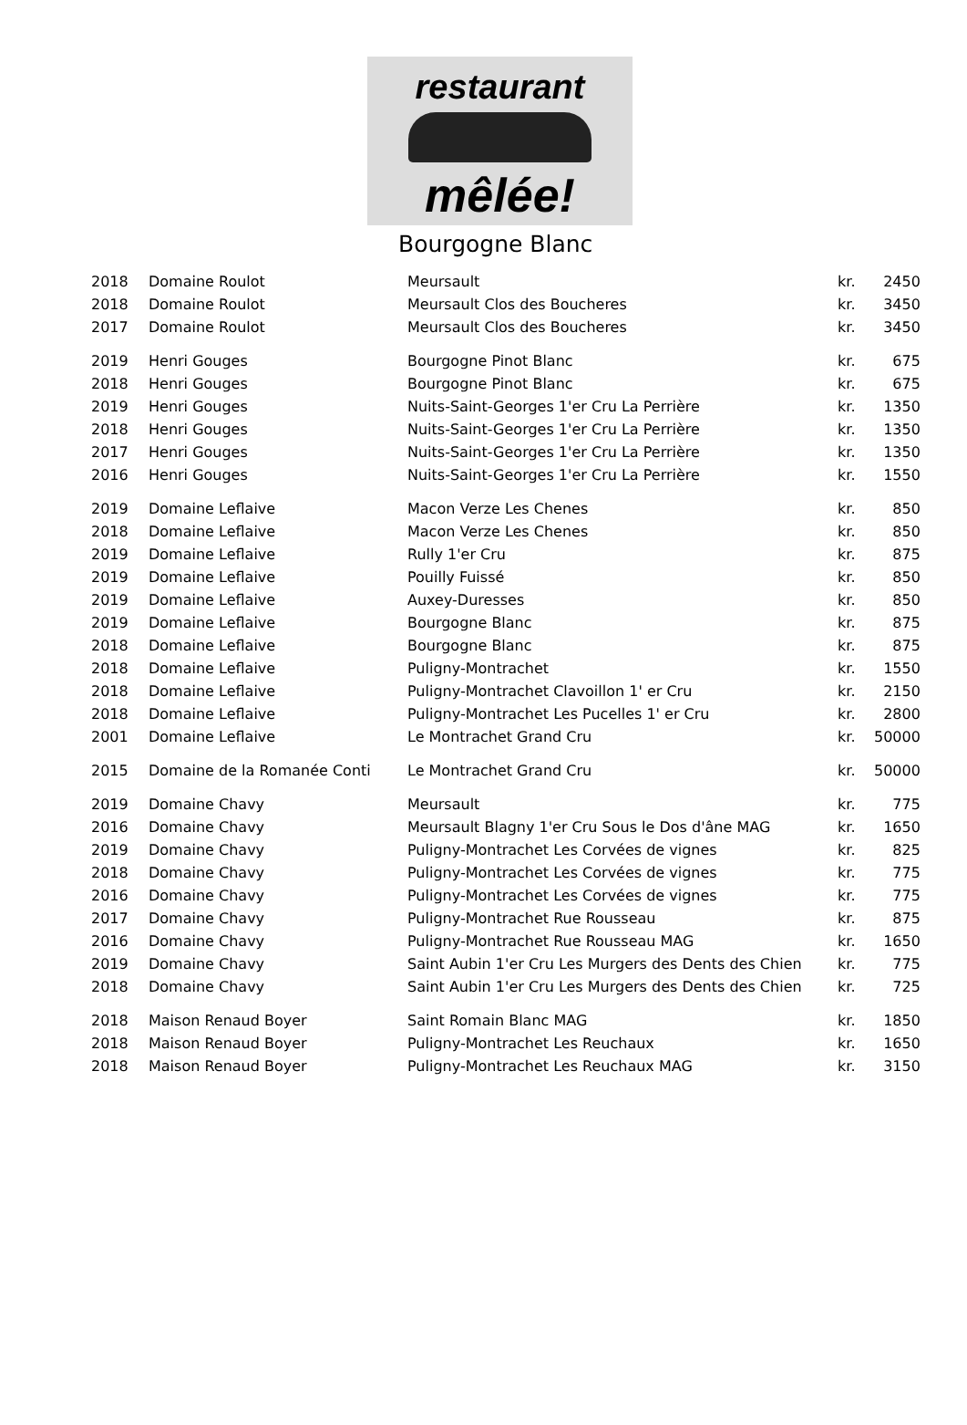restaurant
mêlée!
Bourgogne Blanc
| 2018 | Domaine Roulot | Meursault | kr. | 2450 |
| 2018 | Domaine Roulot | Meursault Clos des Boucheres | kr. | 3450 |
| 2017 | Domaine Roulot | Meursault Clos des Boucheres | kr. | 3450 |
| 2019 | Henri Gouges | Bourgogne Pinot Blanc | kr. | 675 |
| 2018 | Henri Gouges | Bourgogne Pinot Blanc | kr. | 675 |
| 2019 | Henri Gouges | Nuits-Saint-Georges 1'er Cru La Perrière | kr. | 1350 |
| 2018 | Henri Gouges | Nuits-Saint-Georges 1'er Cru La Perrière | kr. | 1350 |
| 2017 | Henri Gouges | Nuits-Saint-Georges 1'er Cru La Perrière | kr. | 1350 |
| 2016 | Henri Gouges | Nuits-Saint-Georges 1'er Cru La Perrière | kr. | 1550 |
| 2019 | Domaine Leflaive | Macon Verze Les Chenes | kr. | 850 |
| 2018 | Domaine Leflaive | Macon Verze Les Chenes | kr. | 850 |
| 2019 | Domaine Leflaive | Rully 1'er Cru | kr. | 875 |
| 2019 | Domaine Leflaive | Pouilly Fuissé | kr. | 850 |
| 2019 | Domaine Leflaive | Auxey-Duresses | kr. | 850 |
| 2019 | Domaine Leflaive | Bourgogne Blanc | kr. | 875 |
| 2018 | Domaine Leflaive | Bourgogne Blanc | kr. | 875 |
| 2018 | Domaine Leflaive | Puligny-Montrachet | kr. | 1550 |
| 2018 | Domaine Leflaive | Puligny-Montrachet Clavoillon 1' er Cru | kr. | 2150 |
| 2018 | Domaine Leflaive | Puligny-Montrachet Les Pucelles 1' er Cru | kr. | 2800 |
| 2001 | Domaine Leflaive | Le Montrachet Grand Cru | kr. | 50000 |
| 2015 | Domaine de la Romanée Conti | Le Montrachet Grand Cru | kr. | 50000 |
| 2019 | Domaine Chavy | Meursault | kr. | 775 |
| 2016 | Domaine Chavy | Meursault Blagny 1'er Cru Sous le Dos d'âne MAG | kr. | 1650 |
| 2019 | Domaine Chavy | Puligny-Montrachet Les Corvées de vignes | kr. | 825 |
| 2018 | Domaine Chavy | Puligny-Montrachet Les Corvées de vignes | kr. | 775 |
| 2016 | Domaine Chavy | Puligny-Montrachet Les Corvées de vignes | kr. | 775 |
| 2017 | Domaine Chavy | Puligny-Montrachet Rue Rousseau | kr. | 875 |
| 2016 | Domaine Chavy | Puligny-Montrachet Rue Rousseau MAG | kr. | 1650 |
| 2019 | Domaine Chavy | Saint Aubin 1'er Cru Les Murgers des Dents des Chien | kr. | 775 |
| 2018 | Domaine Chavy | Saint Aubin 1'er Cru Les Murgers des Dents des Chien | kr. | 725 |
| 2018 | Maison Renaud Boyer | Saint Romain Blanc MAG | kr. | 1850 |
| 2018 | Maison Renaud Boyer | Puligny-Montrachet Les Reuchaux | kr. | 1650 |
| 2018 | Maison Renaud Boyer | Puligny-Montrachet Les Reuchaux MAG | kr. | 3150 |